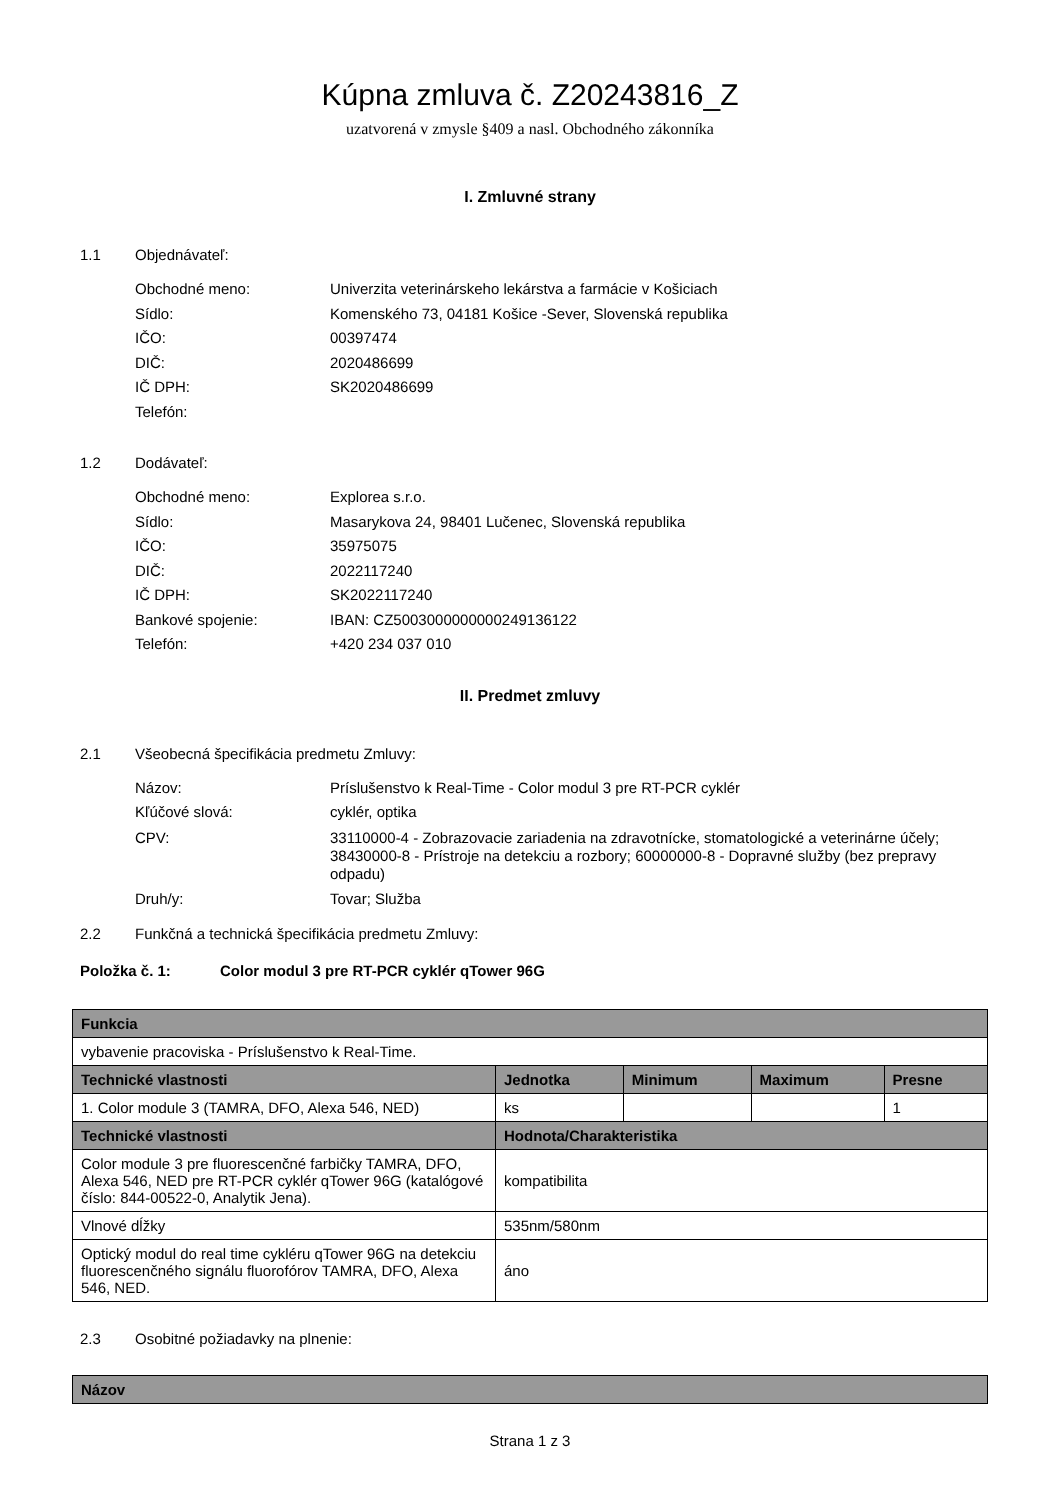Kúpna zmluva č. Z20243816_Z
uzatvorená v zmysle §409 a nasl. Obchodného zákonníka
I. Zmluvné strany
1.1 Objednávateľ:
Obchodné meno: Univerzita veterinárskeho lekárstva a farmácie v Košiciach
Sídlo: Komenského 73, 04181 Košice -Sever, Slovenská republika
IČO: 00397474
DIČ: 2020486699
IČ DPH: SK2020486699
Telefón:
1.2 Dodávateľ:
Obchodné meno: Explorea s.r.o.
Sídlo: Masarykova 24, 98401 Lučenec, Slovenská republika
IČO: 35975075
DIČ: 2022117240
IČ DPH: SK2022117240
Bankové spojenie: IBAN: CZ5003000000000249136122
Telefón: +420 234 037 010
II. Predmet zmluvy
2.1 Všeobecná špecifikácia predmetu Zmluvy:
Názov: Príslušenstvo k Real-Time - Color modul 3 pre RT-PCR cyklér
Kľúčové slová: cyklér, optika
CPV: 33110000-4 - Zobrazovacie zariadenia na zdravotnícke, stomatologické a veterinárne účely; 38430000-8 - Prístroje na detekciu a rozbory; 60000000-8 - Dopravné služby (bez prepravy odpadu)
Druh/y: Tovar; Služba
2.2 Funkčná a technická špecifikácia predmetu Zmluvy:
Položka č. 1: Color modul 3 pre RT-PCR cyklér qTower 96G
| Funkcia | | | | |
| --- | --- | --- | --- | --- |
| vybavenie pracoviska - Príslušenstvo k Real-Time. | | | | |
| Technické vlastnosti | Jednotka | Minimum | Maximum | Presne |
| 1. Color module 3 (TAMRA, DFO, Alexa 546, NED) | ks | | | 1 |
| Technické vlastnosti | Hodnota/Charakteristika | | | |
| Color module 3 pre fluorescenčné farbičky TAMRA, DFO, Alexa 546, NED pre RT-PCR cyklér qTower 96G (katalógové číslo: 844-00522-0, Analytik Jena). | kompatibilita | | | |
| Vlnové dĺžky | 535nm/580nm | | | |
| Optický modul do real time cykléru qTower 96G na detekciu fluorescenčného signálu fluorofórov TAMRA, DFO, Alexa 546, NED. | áno | | | |
2.3 Osobitné požiadavky na plnenie:
| Názov |
| --- |
Strana 1 z 3